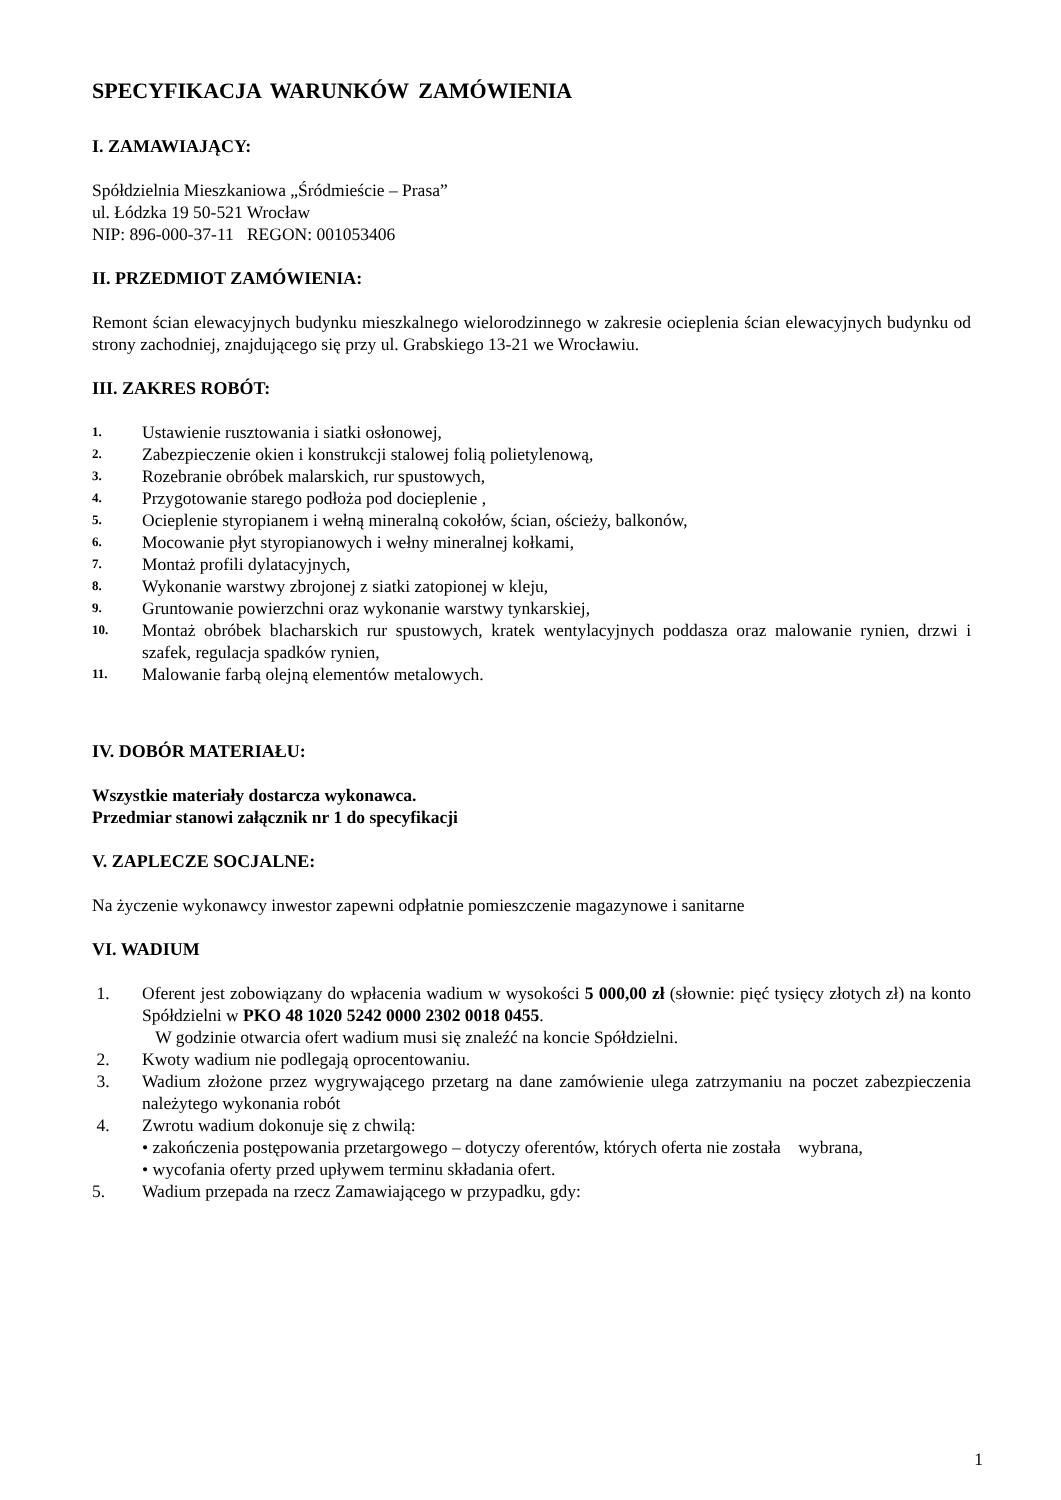SPECYFIKACJA WARUNKÓW ZAMÓWIENIA
I. ZAMAWIAJĄCY:
Spółdzielnia Mieszkaniowa „Śródmieście – Prasa”
ul. Łódzka 19 50-521 Wrocław
NIP: 896-000-37-11 REGON: 001053406
II. PRZEDMIOT ZAMÓWIENIA:
Remont ścian elewacyjnych budynku mieszkalnego wielorodzinnego w zakresie ocieplenia ścian elewacyjnych budynku od strony zachodniej, znajdującego się przy ul. Grabskiego 13-21 we Wrocławiu.
III. ZAKRES ROBÓT:
1. Ustawienie rusztowania i siatki osłonowej,
2. Zabezpieczenie okien i konstrukcji stalowej folią polietylenową,
3. Rozebranie obróbek malarskich, rur spustowych,
4. Przygotowanie starego podłoża pod docieplenie ,
5. Ocieplenie styropianem i wełną mineralną cokołów, ścian, ościeży, balkonów,
6. Mocowanie płyt styropianowych i wełny mineralnej kołkami,
7. Montaż profili dylatacyjnych,
8. Wykonanie warstwy zbrojonej z siatki zatopionej w kleju,
9. Gruntowanie powierzchni oraz wykonanie warstwy tynkarskiej,
10. Montaż obróbek blacharskich rur spustowych, kratek wentylacyjnych poddasza oraz malowanie rynien, drzwi i szafek, regulacja spadków rynien,
11. Malowanie farbą olejną elementów metalowych.
IV. DOBÓR MATERIAŁU:
Wszystkie materiały dostarcza wykonawca.
Przedmiar stanowi załącznik nr 1 do specyfikacji
V. ZAPLECZE SOCJALNE:
Na życzenie wykonawcy inwestor zapewni odpłatnie pomieszczenie magazynowe i sanitarne
VI. WADIUM
1. Oferent jest zobowiązany do wpłacenia wadium w wysokości 5 000,00 zł (słownie: pięć tysięcy złotych zł) na konto Spółdzielni w PKO 48 1020 5242 0000 2302 0018 0455.
W godzinie otwarcia ofert wadium musi się znaleźć na koncie Spółdzielni.
2. Kwoty wadium nie podlegają oprocentowaniu.
3. Wadium złożone przez wygrywającego przetarg na dane zamówienie ulega zatrzymaniu na poczet zabezpieczenia należytego wykonania robót
4. Zwrotu wadium dokonuje się z chwilą:
• zakończenia postępowania przetargowego – dotyczy oferentów, których oferta nie została wybrana,
• wycofania oferty przed upływem terminu składania ofert.
5. Wadium przepada na rzecz Zamawiającego w przypadku, gdy:
1